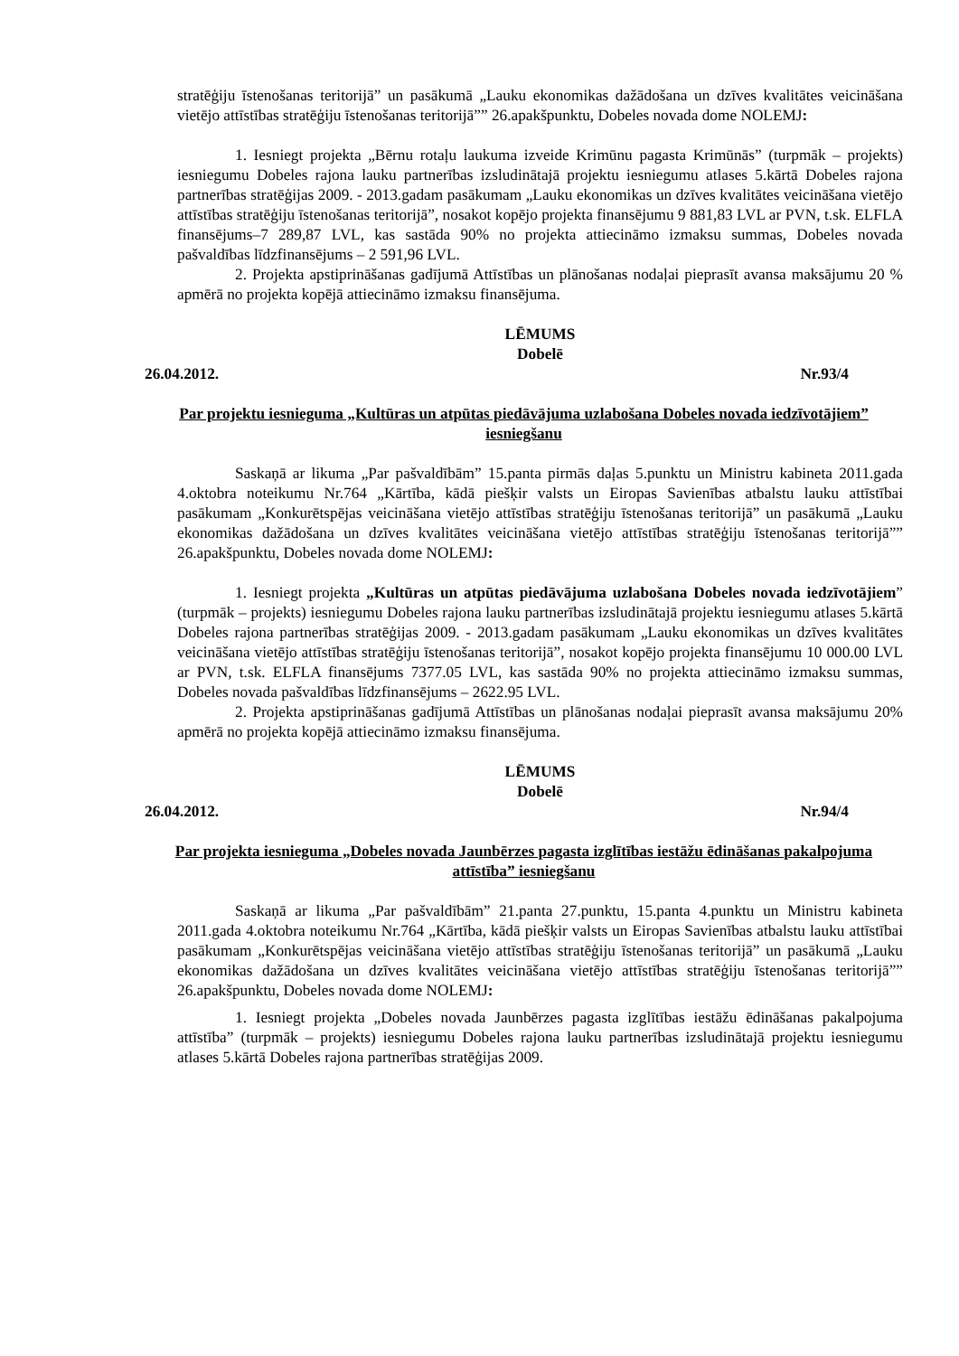stratēģiju īstenošanas teritorijā” un pasākumā „Lauku ekonomikas dažādošana un dzīves kvalitātes veicināšana vietējo attīstības stratēģiju īstenošanas teritorijā”” 26.apakšpunktu, Dobeles novada dome NOLEMJ:
1. Iesniegt projekta „Bērnu rotaļu laukuma izveide Krimūnu pagasta Krimūnās” (turpmāk – projekts) iesniegumu Dobeles rajona lauku partnerības izsludinātajā projektu iesniegumu atlases 5.kārtā Dobeles rajona partnerības stratēģijas 2009. - 2013.gadam pasākumam „Lauku ekonomikas un dzīves kvalitātes veicināšana vietējo attīstības stratēģiju īstenošanas teritorijā”, nosakot kopējo projekta finansējumu 9 881,83 LVL ar PVN, t.sk. ELFLA finansējums–7 289,87 LVL, kas sastāda 90% no projekta attiecināmo izmaksu summas, Dobeles novada pašvaldības līdzfinansējums – 2 591,96 LVL.
2. Projekta apstiprināšanas gadījumā Attīstības un plānošanas nodaļai pieprasīt avansa maksājumu 20 % apmērā no projekta kopējā attiecināmo izmaksu finansējuma.
LĒMUMS
Dobelē
26.04.2012. Nr.93/4
Par projektu iesnieguma „Kultūras un atpūtas piedāvājuma uzlabošana Dobeles novada iedzīvotājiem” iesniegšanu
Saskaņā ar likuma „Par pašvaldībām” 15.panta pirmās daļas 5.punktu un Ministru kabineta 2011.gada 4.oktobra noteikumu Nr.764 „Kārtība, kādā piešķir valsts un Eiropas Savienības atbalstu lauku attīstībai pasākumam „Konkurētspējas veicināšana vietējo attīstības stratēģiju īstenošanas teritorijā” un pasākumā „Lauku ekonomikas dažādošana un dzīves kvalitātes veicināšana vietējo attīstības stratēģiju īstenošanas teritorijā”” 26.apakšpunktu, Dobeles novada dome NOLEMJ:
1. Iesniegt projekta „Kultūras un atpūtas piedāvājuma uzlabošana Dobeles novada iedzīvotājiem” (turpmāk – projekts) iesniegumu Dobeles rajona lauku partnerības izsludinātajā projektu iesniegumu atlases 5.kārtā Dobeles rajona partnerības stratēģijas 2009. - 2013.gadam pasākumam „Lauku ekonomikas un dzīves kvalitātes veicināšana vietējo attīstības stratēģiju īstenošanas teritorijā”, nosakot kopējo projekta finansējumu 10 000.00 LVL ar PVN, t.sk. ELFLA finansējums 7377.05 LVL, kas sastāda 90% no projekta attiecināmo izmaksu summas, Dobeles novada pašvaldības līdzfinansējums – 2622.95 LVL.
2. Projekta apstiprināšanas gadījumā Attīstības un plānošanas nodaļai pieprasīt avansa maksājumu 20% apmērā no projekta kopējā attiecināmo izmaksu finansējuma.
LĒMUMS
Dobelē
26.04.2012. Nr.94/4
Par projekta iesnieguma „Dobeles novada Jaunbērzes pagasta izglītības iestāžu ēdināšanas pakalpojuma attīstība” iesniegšanu
Saskaņā ar likuma „Par pašvaldībām” 21.panta 27.punktu, 15.panta 4.punktu un Ministru kabineta 2011.gada 4.oktobra noteikumu Nr.764 „Kārtība, kādā piešķir valsts un Eiropas Savienības atbalstu lauku attīstībai pasākumam „Konkurētspējas veicināšana vietējo attīstības stratēģiju īstenošanas teritorijā” un pasākumā „Lauku ekonomikas dažādošana un dzīves kvalitātes veicināšana vietējo attīstības stratēģiju īstenošanas teritorijā”” 26.apakšpunktu, Dobeles novada dome NOLEMJ:
1. Iesniegt projekta „Dobeles novada Jaunbērzes pagasta izglītības iestāžu ēdināšanas pakalpojuma attīstība” (turpmāk – projekts) iesniegumu Dobeles rajona lauku partnerības izsludinātajā projektu iesniegumu atlases 5.kārtā Dobeles rajona partnerības stratēģijas 2009.